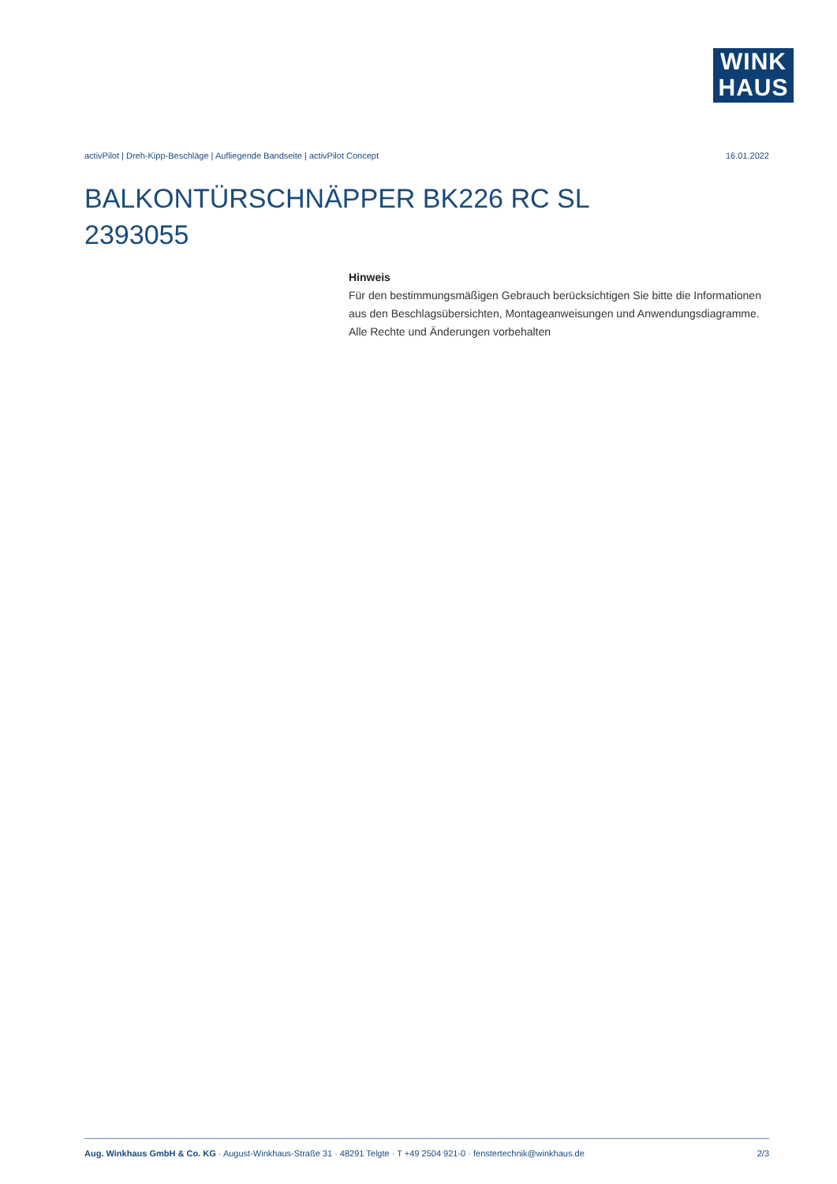WINK
HAUS
activPilot | Dreh-Kipp-Beschläge | Aufliegende Bandseite | activPilot Concept 16.01.2022
BALKONTÜRSCHNÄPPER BK226 RC SL
2393055
Hinweis
Für den bestimmungsmäßigen Gebrauch berücksichtigen Sie bitte die Informationen aus den Beschlagsübersichten, Montageanweisungen und Anwendungsdiagramme.
Alle Rechte und Änderungen vorbehalten
Aug. Winkhaus GmbH & Co. KG · August-Winkhaus-Straße 31 · 48291 Telgte · T +49 2504 921-0 · fenstertechnik@winkhaus.de 2/3